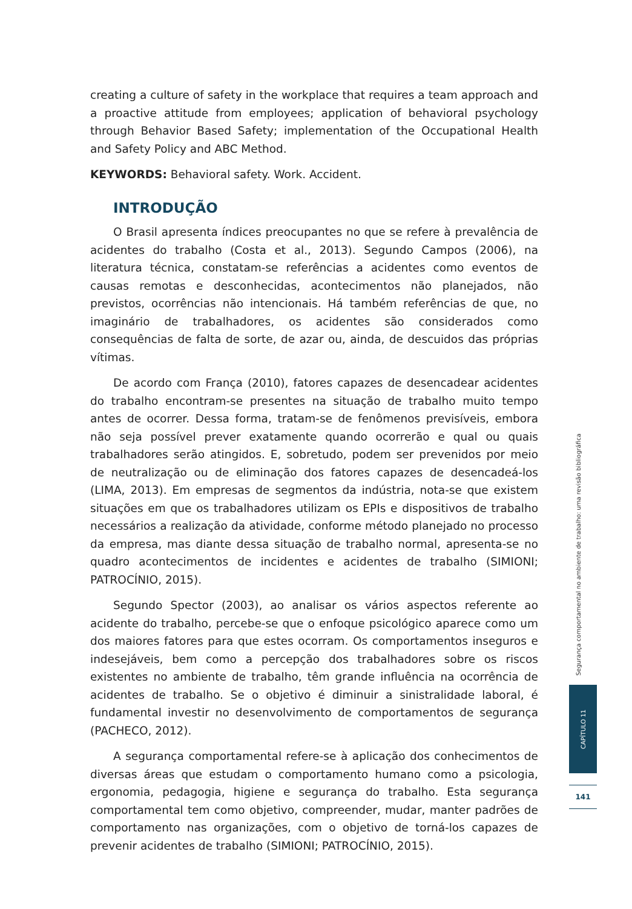creating a culture of safety in the workplace that requires a team approach and a proactive attitude from employees; application of behavioral psychology through Behavior Based Safety; implementation of the Occupational Health and Safety Policy and ABC Method.
KEYWORDS: Behavioral safety. Work. Accident.
INTRODUÇÃO
O Brasil apresenta índices preocupantes no que se refere à prevalência de acidentes do trabalho (Costa et al., 2013). Segundo Campos (2006), na literatura técnica, constatam-se referências a acidentes como eventos de causas remotas e desconhecidas, acontecimentos não planejados, não previstos, ocorrências não intencionais. Há também referências de que, no imaginário de trabalhadores, os acidentes são considerados como consequências de falta de sorte, de azar ou, ainda, de descuidos das próprias vítimas.
De acordo com França (2010), fatores capazes de desencadear acidentes do trabalho encontram-se presentes na situação de trabalho muito tempo antes de ocorrer. Dessa forma, tratam-se de fenômenos previsíveis, embora não seja possível prever exatamente quando ocorrerão e qual ou quais trabalhadores serão atingidos. E, sobretudo, podem ser prevenidos por meio de neutralização ou de eliminação dos fatores capazes de desencadeá-los (LIMA, 2013). Em empresas de segmentos da indústria, nota-se que existem situações em que os trabalhadores utilizam os EPIs e dispositivos de trabalho necessários a realização da atividade, conforme método planejado no processo da empresa, mas diante dessa situação de trabalho normal, apresenta-se no quadro acontecimentos de incidentes e acidentes de trabalho (SIMIONI; PATROCÍNIO, 2015).
Segundo Spector (2003), ao analisar os vários aspectos referente ao acidente do trabalho, percebe-se que o enfoque psicológico aparece como um dos maiores fatores para que estes ocorram. Os comportamentos inseguros e indesejáveis, bem como a percepção dos trabalhadores sobre os riscos existentes no ambiente de trabalho, têm grande influência na ocorrência de acidentes de trabalho. Se o objetivo é diminuir a sinistralidade laboral, é fundamental investir no desenvolvimento de comportamentos de segurança (PACHECO, 2012).
A segurança comportamental refere-se à aplicação dos conhecimentos de diversas áreas que estudam o comportamento humano como a psicologia, ergonomia, pedagogia, higiene e segurança do trabalho. Esta segurança comportamental tem como objetivo, compreender, mudar, manter padrões de comportamento nas organizações, com o objetivo de torná-los capazes de prevenir acidentes de trabalho (SIMIONI; PATROCÍNIO, 2015).
Segurança comportamental no ambiente de trabalho: uma revisão bibliográfica
CAPÍTULO 11
141